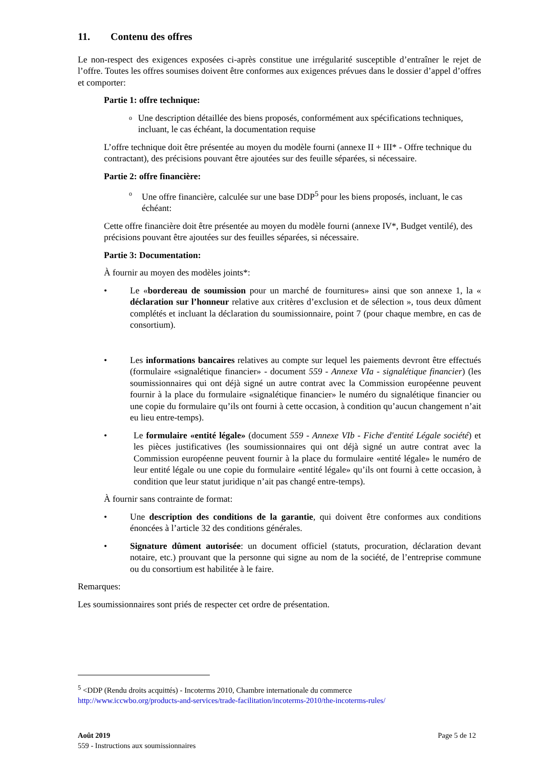11. Contenu des offres
Le non-respect des exigences exposées ci-après constitue une irrégularité susceptible d’entraîner le rejet de l’offre. Toutes les offres soumises doivent être conformes aux exigences prévues dans le dossier d’appel d’offres et comporter:
Partie 1: offre technique:
o
Une description détaillée des biens proposés, conformément aux spécifications techniques, incluant, le cas échéant, la documentation requise
L’offre technique doit être présentée au moyen du modèle fourni (annexe II + III* - Offre technique du contractant), des précisions pouvant être ajoutées sur des feuille séparées, si nécessaire.
Partie 2: offre financière:
o
Une offre financière, calculée sur une base DDP<sup>5</sup> pour les biens proposés, incluant, le cas échéant:
Cette offre financière doit être présentée au moyen du modèle fourni (annexe IV*, Budget ventilé), des précisions pouvant être ajoutées sur des feuilles séparées, si nécessaire.
Partie 3: Documentation:
À fournir au moyen des modèles joints*:
• Le «bordereau de soumission pour un marché de fournitures» ainsi que son annexe 1, la « déclaration sur l’honneur relative aux critères d’exclusion et de sélection », tous deux dûment complétés et incluant la déclaration du soumissionnaire, point 7 (pour chaque membre, en cas de consortium).
• Les informations bancaires relatives au compte sur lequel les paiements devront être effectués (formulaire «signalétique financier» - document 559 - Annexe VIa - signalétique financier) (les soumissionnaires qui ont déjà signé un autre contrat avec la Commission européenne peuvent fournir à la place du formulaire «signalétique financier» le numéro du signalétique financier ou une copie du formulaire qu’ils ont fourni à cette occasion, à condition qu’aucun changement n’ait eu lieu entre-temps).
• Le formulaire «entité légale» (document 559 - Annexe VIb - Fiche d'entité Légale société) et les pièces justificatives (les soumissionnaires qui ont déjà signé un autre contrat avec la Commission européenne peuvent fournir à la place du formulaire «entité légale» le numéro de leur entité légale ou une copie du formulaire «entité légale» qu’ils ont fourni à cette occasion, à condition que leur statut juridique n’ait pas changé entre-temps).
À fournir sans contrainte de format:
• Une description des conditions de la garantie, qui doivent être conformes aux conditions énoncées à l’article 32 des conditions générales.
• Signature dûment autorisée: un document officiel (statuts, procuration, déclaration devant notaire, etc.) prouvant que la personne qui signe au nom de la société, de l’entreprise commune ou du consortium est habilitée à le faire.
Remarques:
Les soumissionnaires sont priés de respecter cet ordre de présentation.
<sup>5</sup> <DDP (Rendu droits acquittés) - Incoterms 2010, Chambre internationale du commerce
http://www.iccwbo.org/products-and-services/trade-facilitation/incoterms-2010/the-incoterms-rules/
Août 2019 Page 5 de 12
559 - Instructions aux soumissionnaires